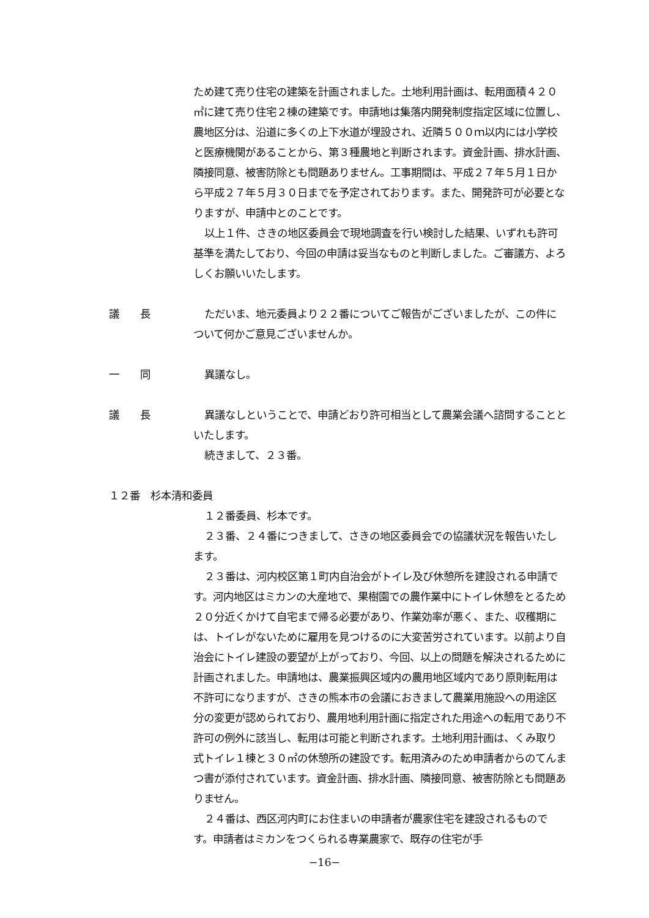ため建て売り住宅の建築を計画されました。土地利用計画は、転用面積４２０㎡に建て売り住宅２棟の建築です。申請地は集落内開発制度指定区域に位置し、農地区分は、沿道に多くの上下水道が埋設され、近隣５００ｍ以内には小学校と医療機関があることから、第３種農地と判断されます。資金計画、排水計画、隣接同意、被害防除とも問題ありません。工事期間は、平成２７年５月１日から平成２７年５月３０日までを予定されております。また、開発許可が必要となりますが、申請中とのことです。
以上１件、さきの地区委員会で現地調査を行い検討した結果、いずれも許可基準を満たしており、今回の申請は妥当なものと判断しました。ご審議方、よろしくお願いいたします。
議　　長 ただいま、地元委員より２２番についてご報告がございましたが、この件について何かご意見ございませんか。
一　　同 異議なし。
議　　長 異議なしということで、申請どおり許可相当として農業会議へ諮問することといたします。
続きまして、２３番。
１２番　杉本清和委員
１２番委員、杉本です。
２３番、２４番につきまして、さきの地区委員会での協議状況を報告いたします。
２３番は、河内校区第１町内自治会がトイレ及び休憩所を建設される申請です。河内地区はミカンの大産地で、果樹園での農作業中にトイレ休憩をとるため２０分近くかけて自宅まで帰る必要があり、作業効率が悪く、また、収穫期には、トイレがないために雇用を見つけるのに大変苦労されています。以前より自治会にトイレ建設の要望が上がっており、今回、以上の問題を解決されるために計画されました。申請地は、農業振興区域内の農用地区域内であり原則転用は不許可になりますが、さきの熊本市の会議におきまして農業用施設への用途区分の変更が認められており、農用地利用計画に指定された用途への転用であり不許可の例外に該当し、転用は可能と判断されます。土地利用計画は、くみ取り式トイレ１棟と３０㎡の休憩所の建設です。転用済みのため申請者からのてんまつ書が添付されています。資金計画、排水計画、隣接同意、被害防除とも問題ありません。
２４番は、西区河内町にお住まいの申請者が農家住宅を建設されるものです。申請者はミカンをつくられる専業農家で、既存の住宅が手
−16−